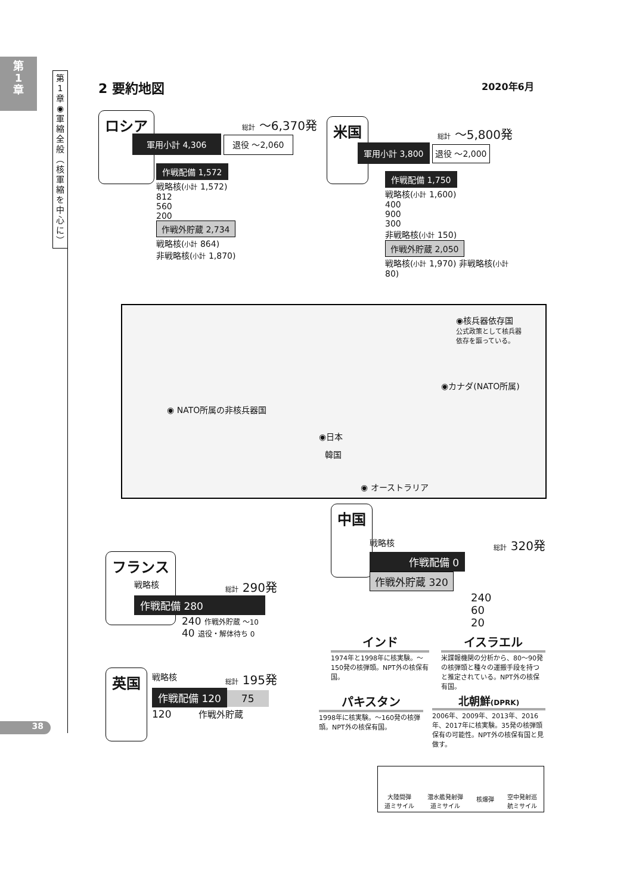第
1
章
第
1
章
◉
軍
縮
全
般
︵
核
軍
縮
を
中
心
に
︶
2 要約地図 2020年6月
ロシア
総計 ～6,370発
軍用小計 4,306 退役 ～2,060
作戦配備 1,572
戦略核(小計 1,572)
812
560
200
作戦外貯蔵 2,734
戦略核(小計 864)
非戦略核(小計 1,870)
米国
総計 ～5,800発
軍用小計 3,800 退役 ～2,000
作戦配備 1,750
戦略核(小計 1,600)
400
900
300
非戦略核(小計 150)
作戦外貯蔵 2,050
戦略核(小計 1,970) 非戦略核(小計 80)
◉核兵器依存国
公式政策として核兵器
依存を謳っている。
◉カナダ(NATO所属)
◉ NATO所属の非核兵器国
◉日本
韓国
◉ オーストラリア
中国
戦略核 総計 320発
作戦配備 0 作戦外貯蔵 320
240
60
20
フランス
戦略核 総計 290発
作戦配備 280
240 作戦外貯蔵 ～10
40 退役・解体待ち 0
英国
戦略核 総計 195発
作戦配備 120 75
120 作戦外貯蔵
インド
1974年と1998年に核実験。～150発の核弾頭。NPT外の核保有国。
イスラエル
米諜報機関の分析から、80～90発の核弾頭と種々の運搬手段を持つと推定されている。NPT外の核保有国。
パキスタン
1998年に核実験。～160発の核弾頭。NPT外の核保有国。
北朝鮮(DPRK)
2006年、2009年、2013年、2016年、2017年に核実験。35発の核弾頭保有の可能性。NPT外の核保有国と見做す。
大陸間弾
道ミサイル 潜水艦発射弾
道ミサイル 核爆弾
空中発射巡
航ミサイル
38